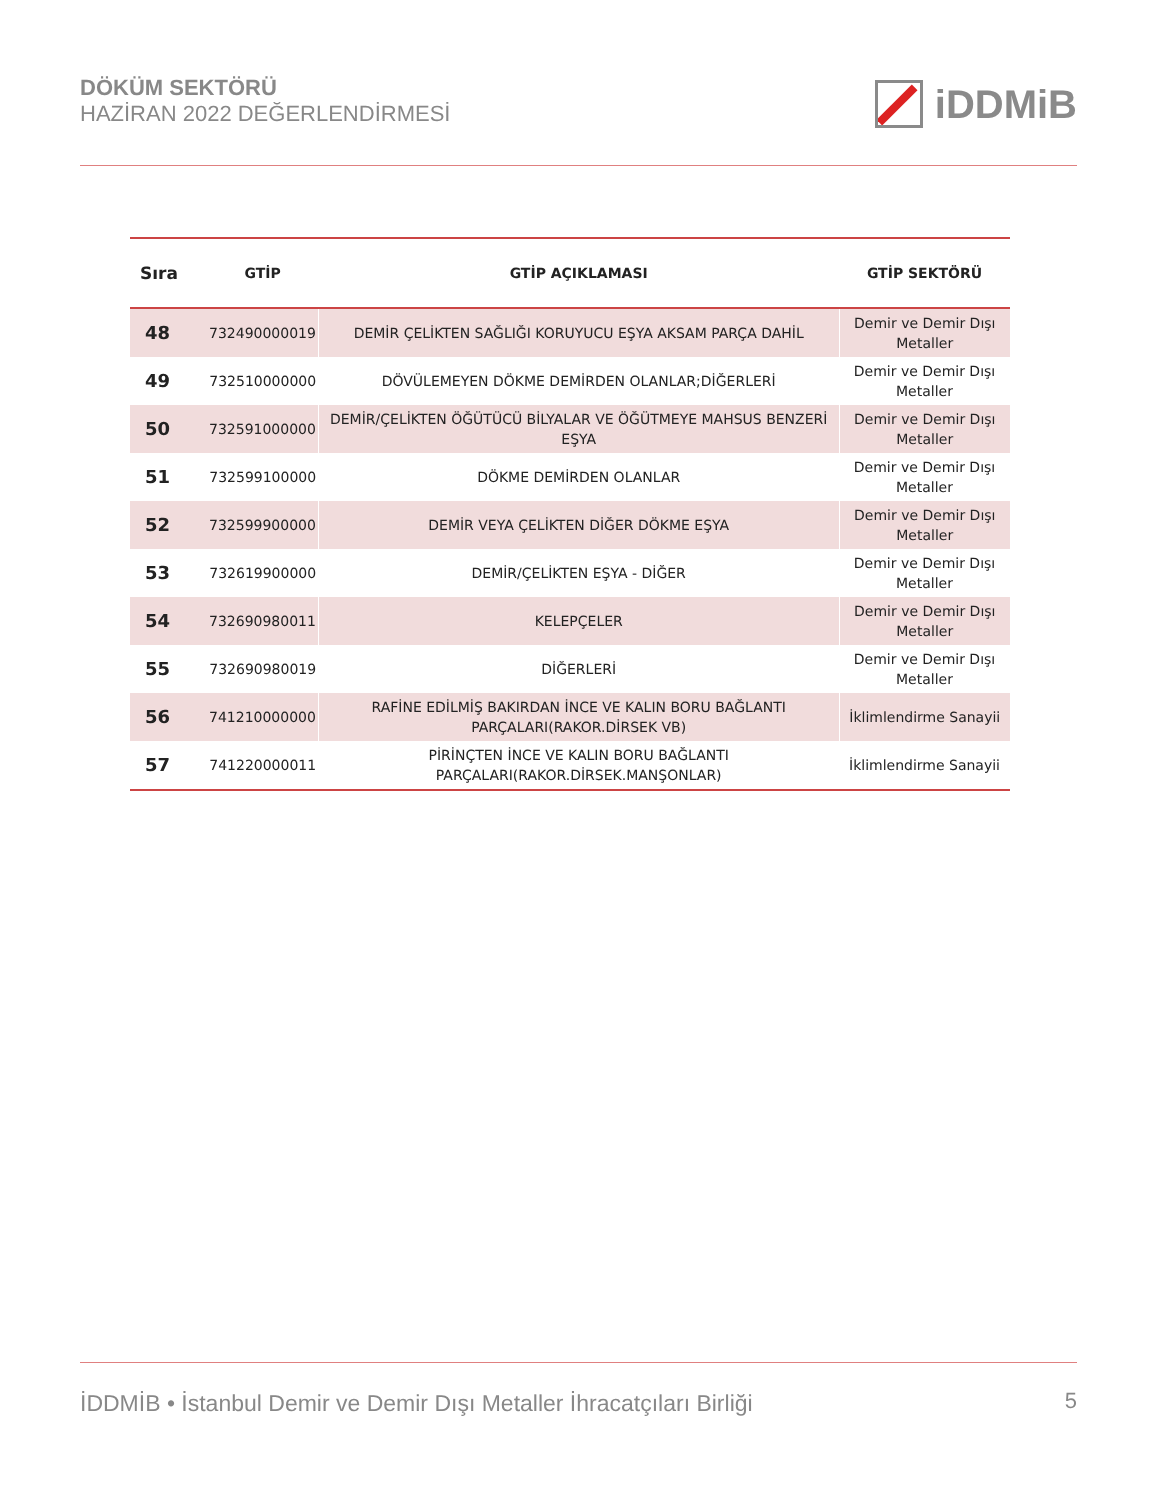DÖKÜM SEKTÖRÜ
HAZİRAN 2022 DEĞERLENDİRMESİ
iDDMiB
| Sıra | GTİP | GTİP AÇIKLAMASI | GTİP SEKTÖRÜ |
| --- | --- | --- | --- |
| 48 | 732490000019 | DEMİR ÇELİKTEN SAĞLIĞI KORUYUCU EŞYA AKSAM PARÇA DAHİL | Demir ve Demir Dışı Metaller |
| 49 | 732510000000 | DÖVÜLEMEYEN DÖKME DEMİRDEN OLANLAR;DİĞERLERİ | Demir ve Demir Dışı Metaller |
| 50 | 732591000000 | DEMİR/ÇELİKTEN ÖĞÜTÜCÜ BİLYALAR VE ÖĞÜTMEYE MAHSUS BENZERİ EŞYA | Demir ve Demir Dışı Metaller |
| 51 | 732599100000 | DÖKME DEMİRDEN OLANLAR | Demir ve Demir Dışı Metaller |
| 52 | 732599900000 | DEMİR VEYA ÇELİKTEN DİĞER DÖKME EŞYA | Demir ve Demir Dışı Metaller |
| 53 | 732619900000 | DEMİR/ÇELİKTEN EŞYA - DİĞER | Demir ve Demir Dışı Metaller |
| 54 | 732690980011 | KELEPÇELER | Demir ve Demir Dışı Metaller |
| 55 | 732690980019 | DİĞERLERİ | Demir ve Demir Dışı Metaller |
| 56 | 741210000000 | RAFİNE EDİLMİŞ BAKIRDAN İNCE VE KALIN BORU BAĞLANTI PARÇALARI(RAKOR.DİRSEK VB) | İklimlendirme Sanayii |
| 57 | 741220000011 | PİRİNÇTEN İNCE VE KALIN BORU BAĞLANTI PARÇALARI(RAKOR.DİRSEK.MANŞONLAR) | İklimlendirme Sanayii |
İDDMİB • İstanbul Demir ve Demir Dışı Metaller İhracatçıları Birliği
5